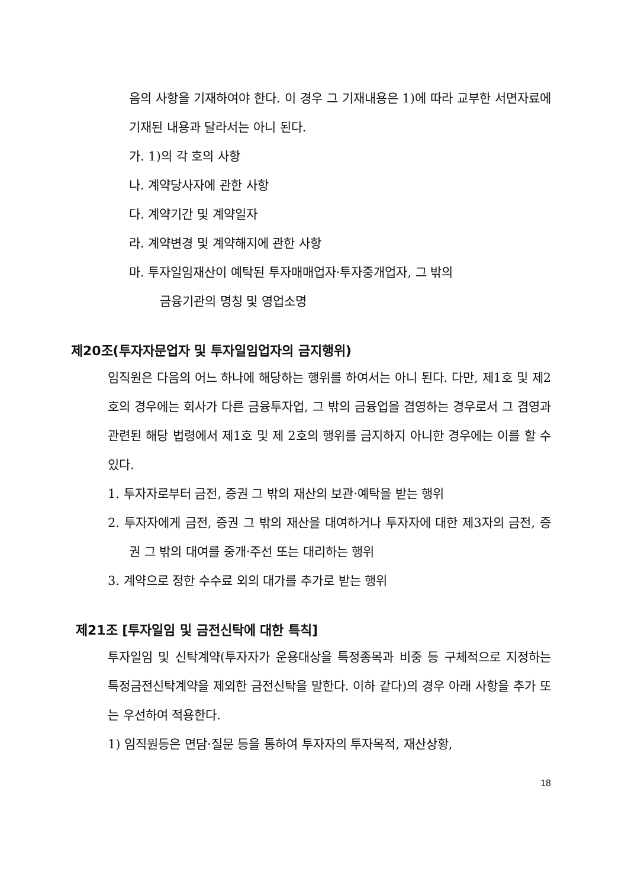음의 사항을 기재하여야 한다. 이 경우 그 기재내용은 1)에 따라 교부한 서면자료에 기재된 내용과 달라서는 아니 된다.
가. 1)의 각 호의 사항
나. 계약당사자에 관한 사항
다. 계약기간 및 계약일자
라. 계약변경 및 계약해지에 관한 사항
마. 투자일임재산이 예탁된 투자매매업자·투자중개업자, 그 밖의
금융기관의 명칭 및 영업소명
제20조(투자자문업자 및 투자일임업자의 금지행위)
임직원은 다음의 어느 하나에 해당하는 행위를 하여서는 아니 된다. 다만, 제1호 및 제2호의 경우에는 회사가 다른 금융투자업, 그 밖의 금융업을 겸영하는 경우로서 그 겸영과 관련된 해당 법령에서 제1호 및 제 2호의 행위를 금지하지 아니한 경우에는 이를 할 수 있다.
1. 투자자로부터 금전, 증권 그 밖의 재산의 보관·예탁을 받는 행위
2. 투자자에게 금전, 증권 그 밖의 재산을 대여하거나 투자자에 대한 제3자의 금전, 증권 그 밖의 대여를 중개·주선 또는 대리하는 행위
3. 계약으로 정한 수수료 외의 대가를 추가로 받는 행위
제21조 [투자일임 및 금전신탁에 대한 특칙]
투자일임 및 신탁계약(투자자가 운용대상을 특정종목과 비중 등 구체적으로 지정하는 특정금전신탁계약을 제외한 금전신탁을 말한다. 이하 같다)의 경우 아래 사항을 추가 또는 우선하여 적용한다.
1) 임직원등은 면담·질문 등을 통하여 투자자의 투자목적, 재산상황,
18